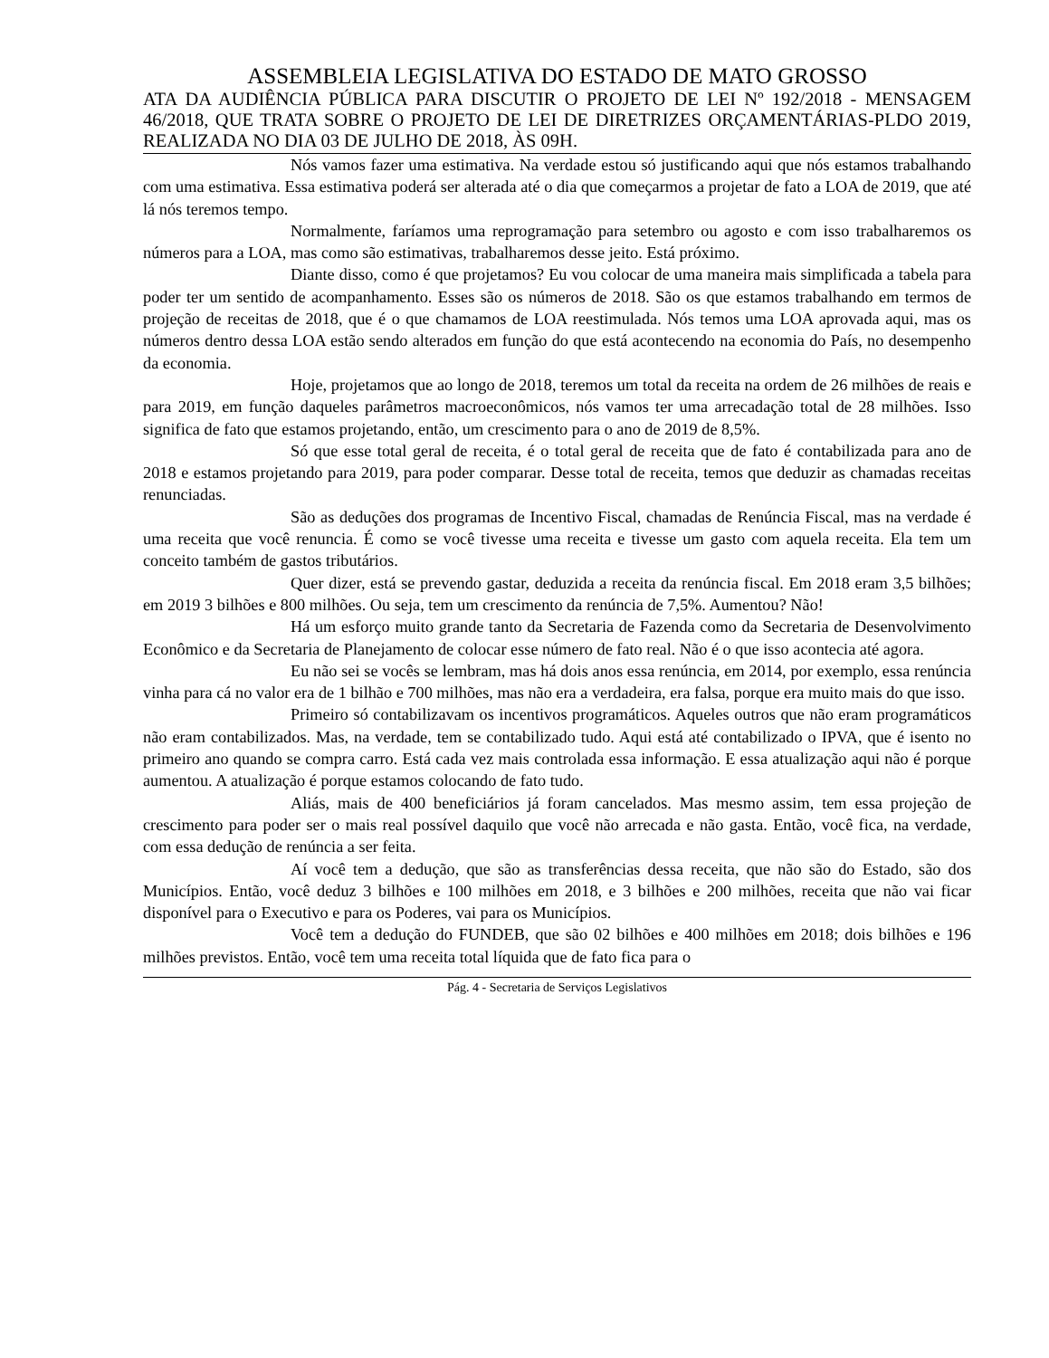ASSEMBLEIA LEGISLATIVA DO ESTADO DE MATO GROSSO
ATA DA AUDIÊNCIA PÚBLICA PARA DISCUTIR O PROJETO DE LEI Nº 192/2018 - MENSAGEM 46/2018, QUE TRATA SOBRE O PROJETO DE LEI DE DIRETRIZES ORÇAMENTÁRIAS-PLDO 2019, REALIZADA NO DIA 03 DE JULHO DE 2018, ÀS 09H.
Nós vamos fazer uma estimativa. Na verdade estou só justificando aqui que nós estamos trabalhando com uma estimativa. Essa estimativa poderá ser alterada até o dia que começarmos a projetar de fato a LOA de 2019, que até lá nós teremos tempo.
Normalmente, faríamos uma reprogramação para setembro ou agosto e com isso trabalharemos os números para a LOA, mas como são estimativas, trabalharemos desse jeito. Está próximo.
Diante disso, como é que projetamos? Eu vou colocar de uma maneira mais simplificada a tabela para poder ter um sentido de acompanhamento. Esses são os números de 2018. São os que estamos trabalhando em termos de projeção de receitas de 2018, que é o que chamamos de LOA reestimulada. Nós temos uma LOA aprovada aqui, mas os números dentro dessa LOA estão sendo alterados em função do que está acontecendo na economia do País, no desempenho da economia.
Hoje, projetamos que ao longo de 2018, teremos um total da receita na ordem de 26 milhões de reais e para 2019, em função daqueles parâmetros macroeconômicos, nós vamos ter uma arrecadação total de 28 milhões. Isso significa de fato que estamos projetando, então, um crescimento para o ano de 2019 de 8,5%.
Só que esse total geral de receita, é o total geral de receita que de fato é contabilizada para ano de 2018 e estamos projetando para 2019, para poder comparar. Desse total de receita, temos que deduzir as chamadas receitas renunciadas.
São as deduções dos programas de Incentivo Fiscal, chamadas de Renúncia Fiscal, mas na verdade é uma receita que você renuncia. É como se você tivesse uma receita e tivesse um gasto com aquela receita. Ela tem um conceito também de gastos tributários.
Quer dizer, está se prevendo gastar, deduzida a receita da renúncia fiscal. Em 2018 eram 3,5 bilhões; em 2019 3 bilhões e 800 milhões. Ou seja, tem um crescimento da renúncia de 7,5%. Aumentou? Não!
Há um esforço muito grande tanto da Secretaria de Fazenda como da Secretaria de Desenvolvimento Econômico e da Secretaria de Planejamento de colocar esse número de fato real. Não é o que isso acontecia até agora.
Eu não sei se vocês se lembram, mas há dois anos essa renúncia, em 2014, por exemplo, essa renúncia vinha para cá no valor era de 1 bilhão e 700 milhões, mas não era a verdadeira, era falsa, porque era muito mais do que isso.
Primeiro só contabilizavam os incentivos programáticos. Aqueles outros que não eram programáticos não eram contabilizados. Mas, na verdade, tem se contabilizado tudo. Aqui está até contabilizado o IPVA, que é isento no primeiro ano quando se compra carro. Está cada vez mais controlada essa informação. E essa atualização aqui não é porque aumentou. A atualização é porque estamos colocando de fato tudo.
Aliás, mais de 400 beneficiários já foram cancelados. Mas mesmo assim, tem essa projeção de crescimento para poder ser o mais real possível daquilo que você não arrecada e não gasta. Então, você fica, na verdade, com essa dedução de renúncia a ser feita.
Aí você tem a dedução, que são as transferências dessa receita, que não são do Estado, são dos Municípios. Então, você deduz 3 bilhões e 100 milhões em 2018, e 3 bilhões e 200 milhões, receita que não vai ficar disponível para o Executivo e para os Poderes, vai para os Municípios.
Você tem a dedução do FUNDEB, que são 02 bilhões e 400 milhões em 2018; dois bilhões e 196 milhões previstos. Então, você tem uma receita total líquida que de fato fica para o
Pág. 4 - Secretaria de Serviços Legislativos